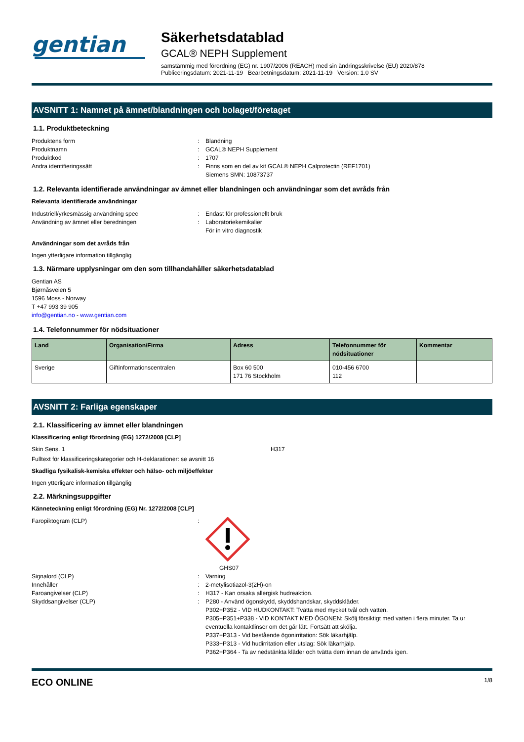gentian
Säkerhetsdatablad
GCAL® NEPH Supplement
samstämmig med förordning (EG) nr. 1907/2006 (REACH) med sin ändringsskrivelse (EU) 2020/878
Publiceringsdatum: 2021-11-19 Bearbetningsdatum: 2021-11-19 Version: 1.0 SV
AVSNITT 1: Namnet på ämnet/blandningen och bolaget/företaget
1.1. Produktbeteckning
Produktens form: Blandning Produktnamn: GCAL® NEPH Supplement Produktkod: 1707 Andra identifieringssätt: Finns som en del av kit GCAL® NEPH Calprotectin (REF1701)
Siemens SMN: 10873737
1.2. Relevanta identifierade användningar av ämnet eller blandningen och användningar som det avråds från
Relevanta identifierade användningar
Industriell/yrkesmässig användning spec: Endast för professionellt bruk Användning av ämnet eller beredningen: Laboratoriekemikalier
För in vitro diagnostik
Användningar som det avråds från
Ingen ytterligare information tillgänglig
1.3. Närmare upplysningar om den som tillhandahåller säkerhetsdatablad
Gentian AS
Bjørnåsveien 5
1596 Moss - Norway
T +47 993 39 905
info@gentian.no - www.gentian.com
1.4. Telefonnummer för nödsituationer
| Land | Organisation/Firma | Adress | Telefonnummer för nödsituationer | Kommentar |
| --- | --- | --- | --- | --- |
| Sverige | Giftinformationscentralen | Box 60 500 171 76 Stockholm | 010-456 6700 112 | |
AVSNITT 2: Farliga egenskaper
2.1. Klassificering av ämnet eller blandningen
Klassificering enligt förordning (EG) 1272/2008 [CLP]
Skin Sens. 1 H317
Fulltext för klassificeringskategorier och H-deklarationer: se avsnitt 16
Skadliga fysikalisk-kemiska effekter och hälso- och miljöeffekter
Ingen ytterligare information tillgänglig
2.2. Märkningsuppgifter
Känneteckning enligt förordning (EG) Nr. 1272/2008 [CLP]
Faropiktogram (CLP):
GHS07 Signalord (CLP): Varning Innehåller: 2-metylisotiazol-3(2H)-on Faroangivelser (CLP): H317 - Kan orsaka allergisk hudreaktion. Skyddsangivelser (CLP): P280 - Använd ögonskydd, skyddshandskar, skyddskläder.
P302+P352 - VID HUDKONTAKT: Tvätta med mycket tvål och vatten.
P305+P351+P338 - VID KONTAKT MED ÖGONEN: Skölj försiktigt med vatten i flera minuter. Ta ur eventuella kontaktlinser om det går lätt. Fortsätt att skölja.
P337+P313 - Vid bestående ögonirritation: Sök läkarhjälp.
P333+P313 - Vid hudirritation eller utslag: Sök läkarhjälp.
P362+P364 - Ta av nedstänkta kläder och tvätta dem innan de används igen.
ECO ONLINE 1/8